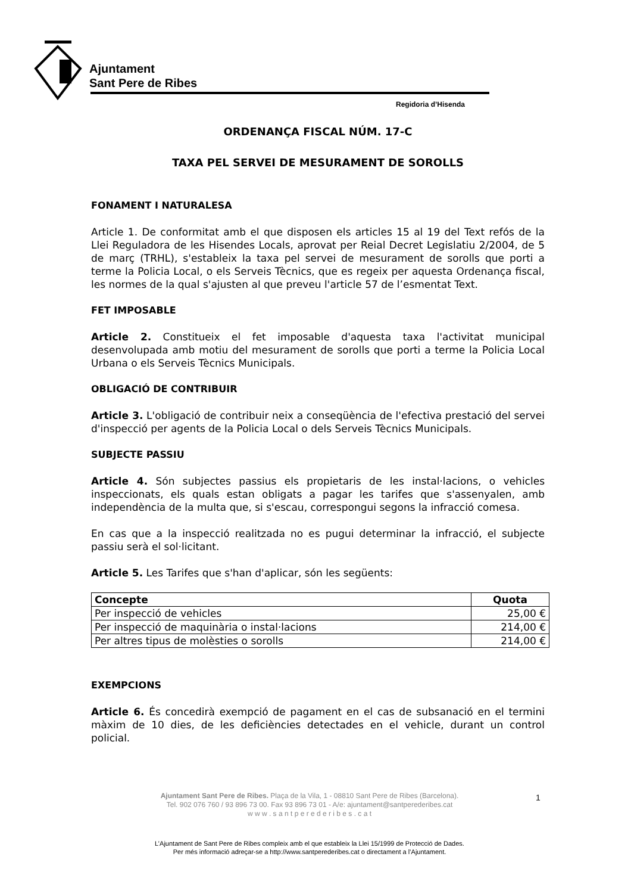Ajuntament
Sant Pere de Ribes
Regidoria d’Hisenda
ORDENANÇA FISCAL NÚM. 17-C
TAXA PEL SERVEI DE MESURAMENT DE SOROLLS
FONAMENT I NATURALESA
Article 1. De conformitat amb el que disposen els articles 15 al 19 del Text refós de la Llei Reguladora de les Hisendes Locals, aprovat per Reial Decret Legislatiu 2/2004, de 5 de març (TRHL), s'estableix la taxa pel servei de mesurament de sorolls que porti a terme la Policia Local, o els Serveis Tècnics, que es regeix per aquesta Ordenança fiscal, les normes de la qual s'ajusten al que preveu l'article 57 de l’esmentat Text.
FET IMPOSABLE
Article 2. Constitueix el fet imposable d'aquesta taxa l'activitat municipal desenvolupada amb motiu del mesurament de sorolls que porti a terme la Policia Local Urbana o els Serveis Tècnics Municipals.
OBLIGACIÓ DE CONTRIBUIR
Article 3. L'obligació de contribuir neix a conseqüència de l'efectiva prestació del servei d'inspecció per agents de la Policia Local o dels Serveis Tècnics Municipals.
SUBJECTE PASSIU
Article 4. Són subjectes passius els propietaris de les instal·lacions, o vehicles inspeccionats, els quals estan obligats a pagar les tarifes que s'assenyalen, amb independència de la multa que, si s'escau, correspongui segons la infracció comesa.
En cas que a la inspecció realitzada no es pugui determinar la infracció, el subjecte passiu serà el sol·licitant.
Article 5. Les Tarifes que s'han d'aplicar, són les següents:
| Concepte | Quota |
| --- | --- |
| Per inspecció de vehicles | 25,00 € |
| Per inspecció de maquinària o instal·lacions | 214,00 € |
| Per altres tipus de molèsties o sorolls | 214,00 € |
EXEMPCIONS
Article 6. És concedirà exempció de pagament en el cas de subsanació en el termini màxim de 10 dies, de les deficiències detectades en el vehicle, durant un control policial.
Ajuntament Sant Pere de Ribes. Plaça de la Vila, 1 - 08810 Sant Pere de Ribes (Barcelona).
Tel. 902 076 760 / 93 896 73 00. Fax 93 896 73 01 - A/e: ajuntament@santperederibes.cat
w w w . s a n t p e r e d e r i b e s . c a t
1
L’Ajuntament de Sant Pere de Ribes compleix amb el que estableix la Llei 15/1999 de Protecció de Dades.
Per més informació adreçar-se a http://www.santperederibes.cat o directament a l’Ajuntament.